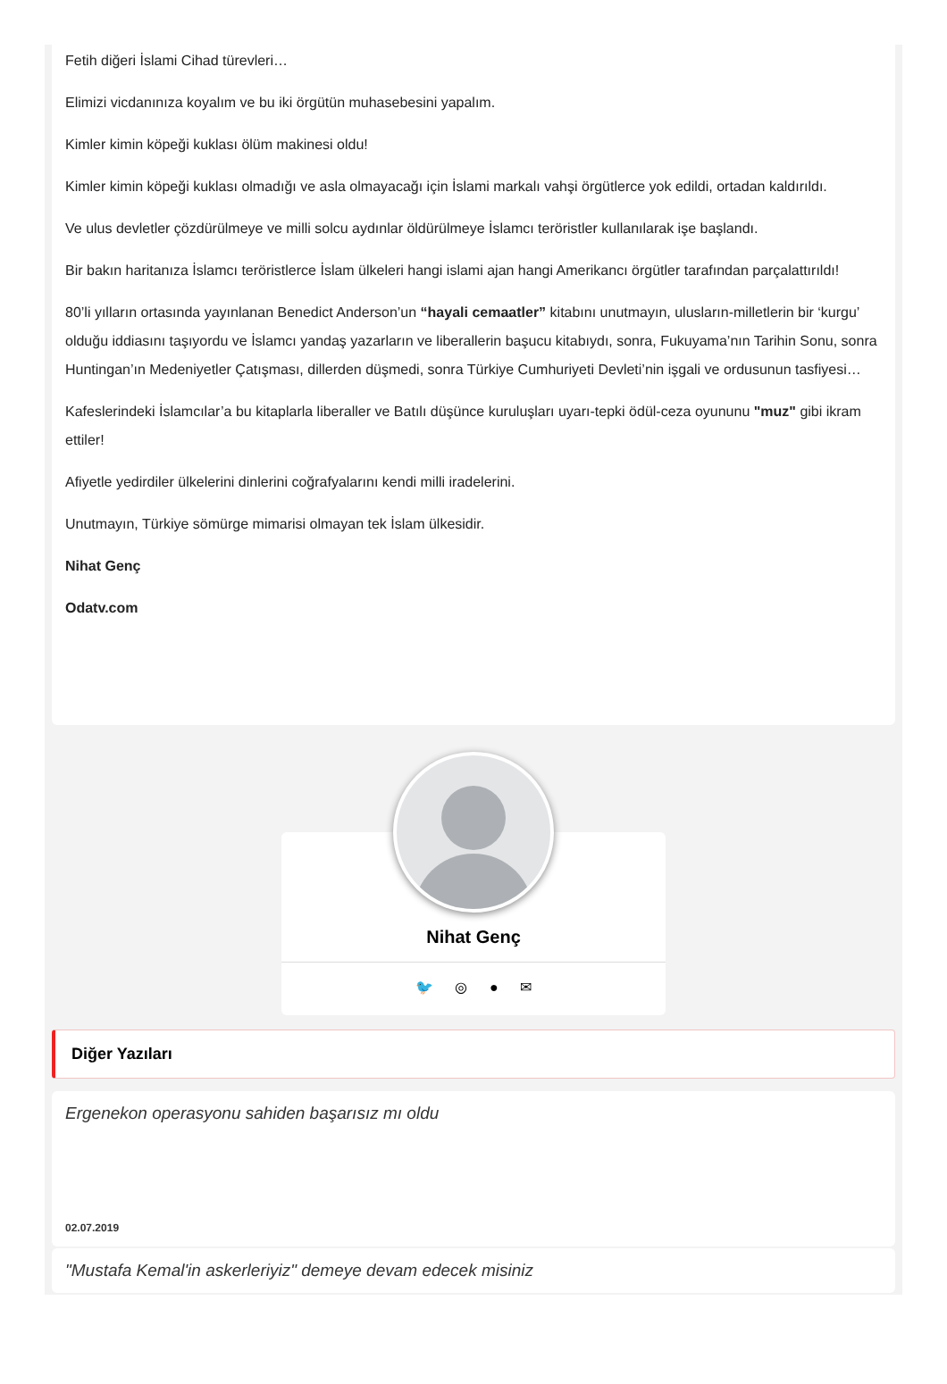Fetih diğeri İslami Cihad türevleri…
Elimizi vicdanınıza koyalım ve bu iki örgütün muhasebesini yapalım.
Kimler kimin köpeği kuklası ölüm makinesi oldu!
Kimler kimin köpeği kuklası olmadığı ve asla olmayacağı için İslami markalı vahşi örgütlerce yok edildi, ortadan kaldırıldı.
Ve ulus devletler çözdürülmeye ve milli solcu aydınlar öldürülmeye İslamcı teröristler kullanılarak işe başlandı.
Bir bakın haritanıza İslamcı teröristlerce İslam ülkeleri hangi islami ajan hangi Amerikancı örgütler tarafından parçalattırıldı!
80’li yılların ortasında yayınlanan Benedict Anderson’un “hayali cemaatler” kitabını unutmayın, ulusların-milletlerin bir ‘kurgu’ olduğu iddiasını taşıyordu ve İslamcı yandaş yazarların ve liberallerin başucu kitabıydı, sonra, Fukuyama’nın Tarihin Sonu, sonra Huntingan’ın Medeniyetler Çatışması, dillerden düşmedi, sonra Türkiye Cumhuriyeti Devleti’nin işgali ve ordusunun tasfiyesi…
Kafeslerindeki İslamcılar’a bu kitaplarla liberaller ve Batılı düşünce kuruluşları uyarı-tepki ödül-ceza oyununu "muz" gibi ikram ettiler!
Afiyetle yedirdiler ülkelerini dinlerini coğrafyalarını kendi milli iradelerini.
Unutmayın, Türkiye sömürge mimarisi olmayan tek İslam ülkesidir.
Nihat Genç
Odatv.com
Nihat Genç
🐦 ◎ ● ✉
Diğer Yazıları
Ergenekon operasyonu sahiden başarısız mı oldu
02.07.2019
"Mustafa Kemal'in askerleriyiz" demeye devam edecek misiniz